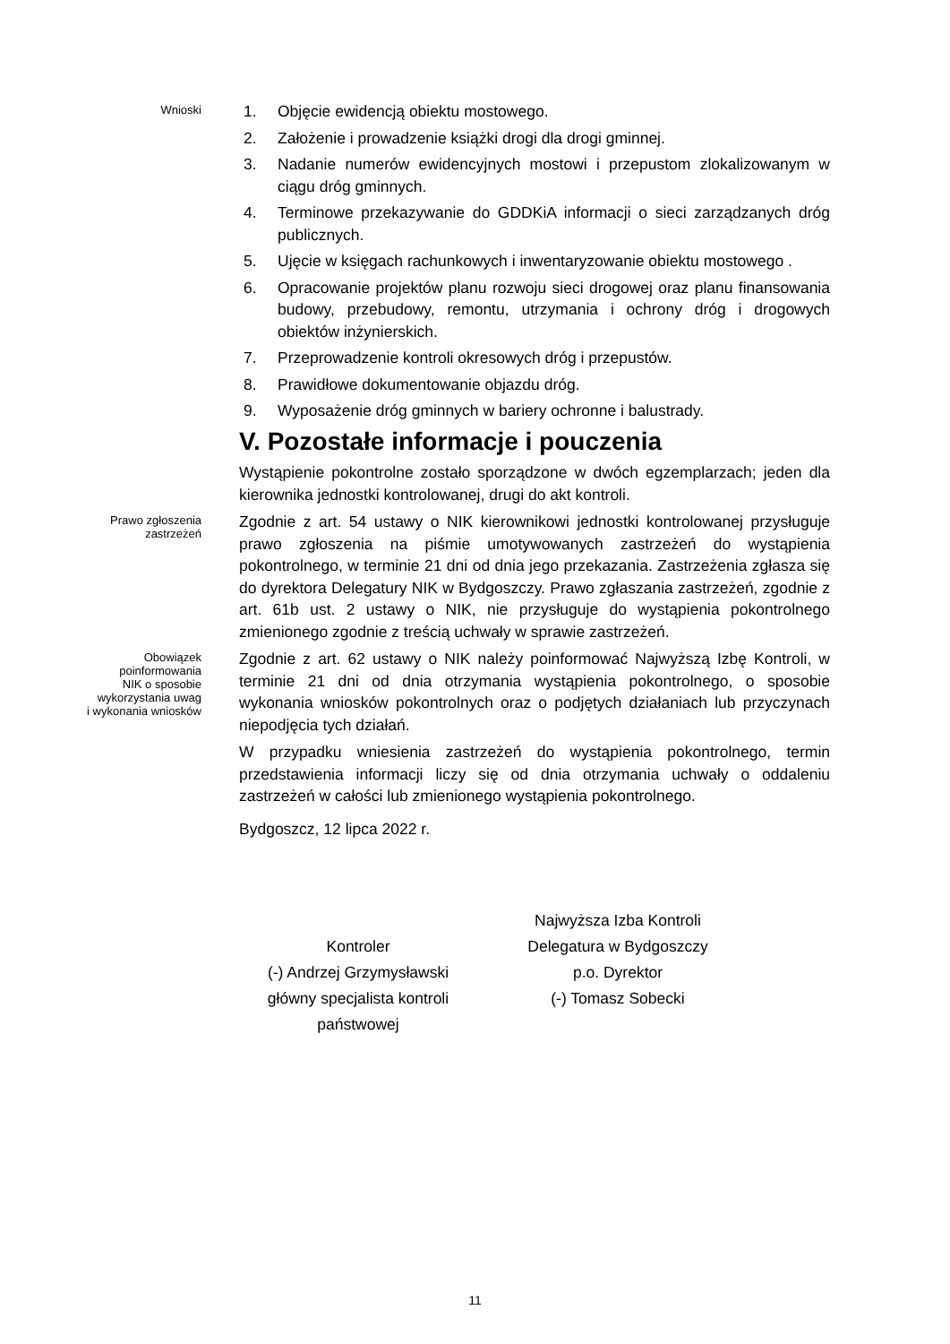Wnioski
1. Objęcie ewidencją obiektu mostowego.
2. Założenie i prowadzenie książki drogi dla drogi gminnej.
3. Nadanie numerów ewidencyjnych mostowi i przepustom zlokalizowanym w ciągu dróg gminnych.
4. Terminowe przekazywanie do GDDKiA informacji o sieci zarządzanych dróg publicznych.
5. Ujęcie w księgach rachunkowych i inwentaryzowanie obiektu mostowego .
6. Opracowanie projektów planu rozwoju sieci drogowej oraz planu finansowania budowy, przebudowy, remontu, utrzymania i ochrony dróg i drogowych obiektów inżynierskich.
7. Przeprowadzenie kontroli okresowych dróg i przepustów.
8. Prawidłowe dokumentowanie objazdu dróg.
9. Wyposażenie dróg gminnych w bariery ochronne i balustrady.
V. Pozostałe informacje i pouczenia
Wystąpienie pokontrolne zostało sporządzone w dwóch egzemplarzach; jeden dla kierownika jednostki kontrolowanej, drugi do akt kontroli.
Prawo zgłoszenia
zastrzeżeń
Zgodnie z art. 54 ustawy o NIK kierownikowi jednostki kontrolowanej przysługuje prawo zgłoszenia na piśmie umotywowanych zastrzeżeń do wystąpienia pokontrolnego, w terminie 21 dni od dnia jego przekazania. Zastrzeżenia zgłasza się do dyrektora Delegatury NIK w Bydgoszczy. Prawo zgłaszania zastrzeżeń, zgodnie z art. 61b ust. 2 ustawy o NIK, nie przysługuje do wystąpienia pokontrolnego zmienionego zgodnie z treścią uchwały w sprawie zastrzeżeń.
Obowiązek
poinformowania
NIK o sposobie
wykorzystania uwag
i wykonania wniosków
Zgodnie z art. 62 ustawy o NIK należy poinformować Najwyższą Izbę Kontroli, w terminie 21 dni od dnia otrzymania wystąpienia pokontrolnego, o sposobie wykonania wniosków pokontrolnych oraz o podjętych działaniach lub przyczynach niepodjęcia tych działań.
W przypadku wniesienia zastrzeżeń do wystąpienia pokontrolnego, termin przedstawienia informacji liczy się od dnia otrzymania uchwały o oddaleniu zastrzeżeń w całości lub zmienionego wystąpienia pokontrolnego.
Bydgoszcz, 12 lipca 2022 r.
Kontroler
(-) Andrzej Grzymysławski
główny specjalista kontroli
państwowej
Najwyższa Izba Kontroli
Delegatura w Bydgoszczy
p.o. Dyrektor
(-) Tomasz Sobecki
11